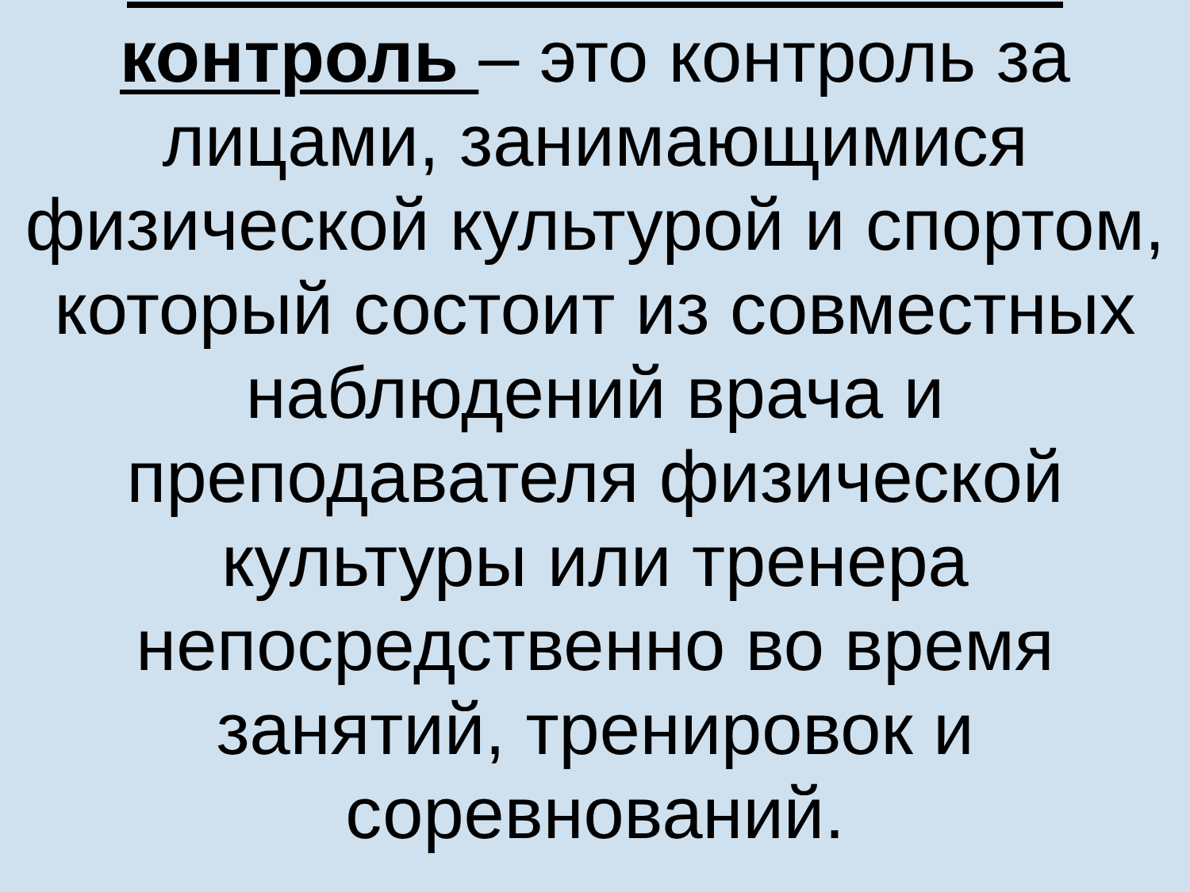контроль – это контроль за лицами, занимающимися физической культурой и спортом, который состоит из совместных наблюдений врача и преподавателя физической культуры или тренера непосредственно во время занятий, тренировок и соревнований.